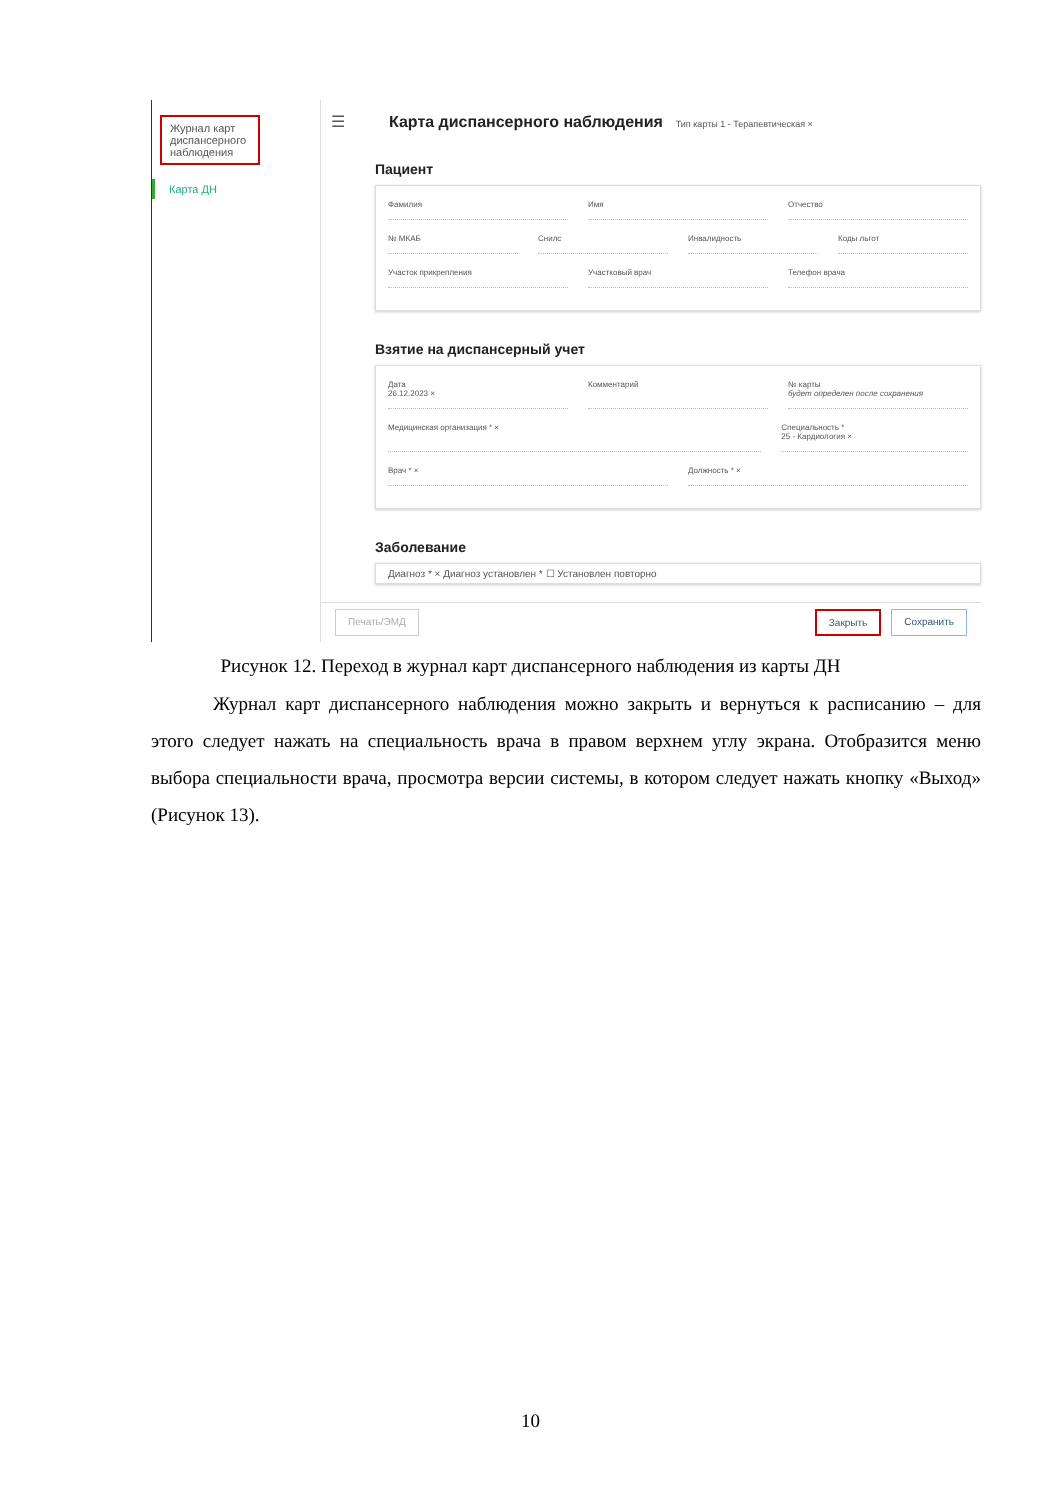Журнал карт диспансерного наблюдения
Карта ДН
☰
Карта диспансерного наблюдения
Тип карты 1 - Терапевтическая ×
Пациент
Фамилия Имя Отчество
№ МКАБ Снилс Инвалидность Коды льгот
Участок прикрепления Участковый врач Телефон врача
Взятие на диспансерный учет
Дата
26.12.2023 ×
Комментарий № карты
будет определен после сохранения
Медицинская организация * × Специальность *
25 - Кардиология ×
Врач * × Должность * ×
Заболевание
Диагноз * × Диагноз установлен * ☐ Установлен повторно
Печать/ЭМД Закрыть Сохранить
Рисунок 12. Переход в журнал карт диспансерного наблюдения из карты ДН
Журнал карт диспансерного наблюдения можно закрыть и вернуться к расписанию – для этого следует нажать на специальность врача в правом верхнем углу экрана. Отобразится меню выбора специальности врача, просмотра версии системы, в котором следует нажать кнопку «Выход» (Рисунок 13).
10